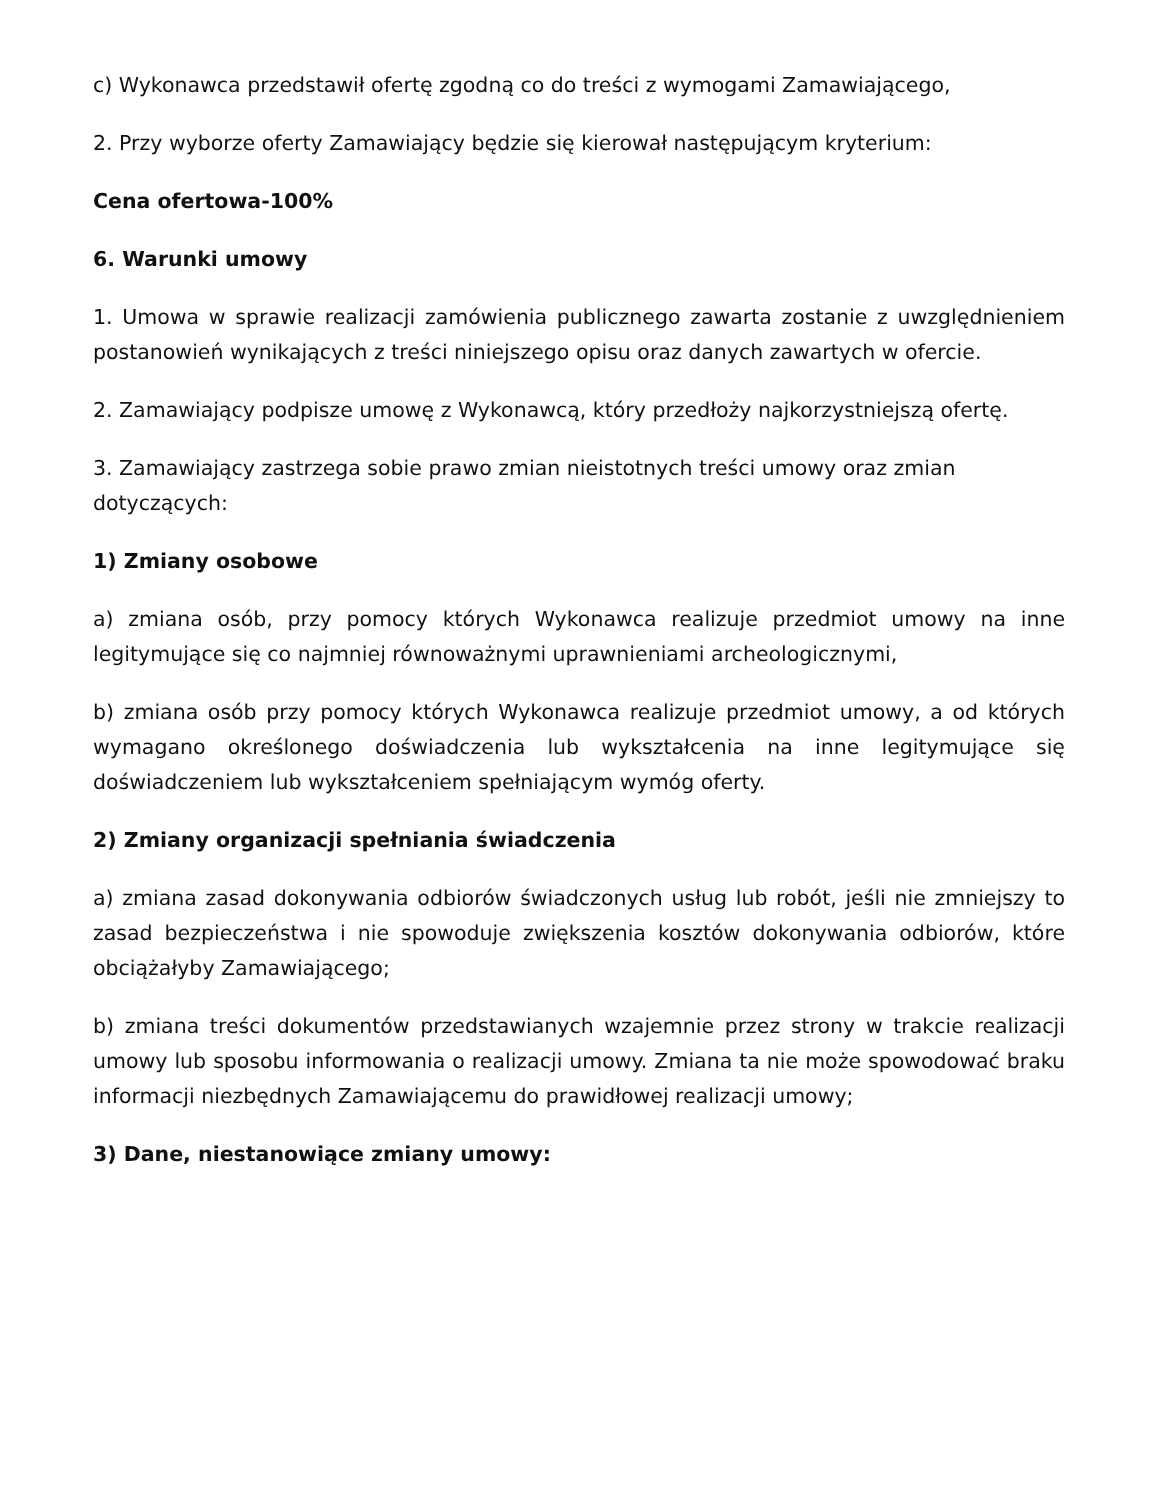c) Wykonawca przedstawił ofertę zgodną co do treści z wymogami Zamawiającego,
2. Przy wyborze oferty Zamawiający będzie się kierował następującym kryterium:
Cena ofertowa-100%
6. Warunki umowy
1. Umowa w sprawie realizacji zamówienia publicznego zawarta zostanie z uwzględnieniem postanowień wynikających z treści niniejszego opisu oraz danych zawartych w ofercie.
2. Zamawiający podpisze umowę z Wykonawcą, który przedłoży najkorzystniejszą ofertę.
3. Zamawiający zastrzega sobie prawo zmian nieistotnych treści umowy oraz zmian dotyczących:
1) Zmiany osobowe
a) zmiana osób, przy pomocy których Wykonawca realizuje przedmiot umowy na inne legitymujące się co najmniej równoważnymi uprawnieniami archeologicznymi,
b) zmiana osób przy pomocy których Wykonawca realizuje przedmiot umowy, a od których wymagano określonego doświadczenia lub wykształcenia na inne legitymujące się doświadczeniem lub wykształceniem spełniającym wymóg oferty.
2) Zmiany organizacji spełniania świadczenia
a) zmiana zasad dokonywania odbiorów świadczonych usług lub robót, jeśli nie zmniejszy to zasad bezpieczeństwa i nie spowoduje zwiększenia kosztów dokonywania odbiorów, które obciążałyby Zamawiającego;
b) zmiana treści dokumentów przedstawianych wzajemnie przez strony w trakcie realizacji umowy lub sposobu informowania o realizacji umowy. Zmiana ta nie może spowodować braku informacji niezbędnych Zamawiającemu do prawidłowej realizacji umowy;
3) Dane, niestanowiące zmiany umowy: